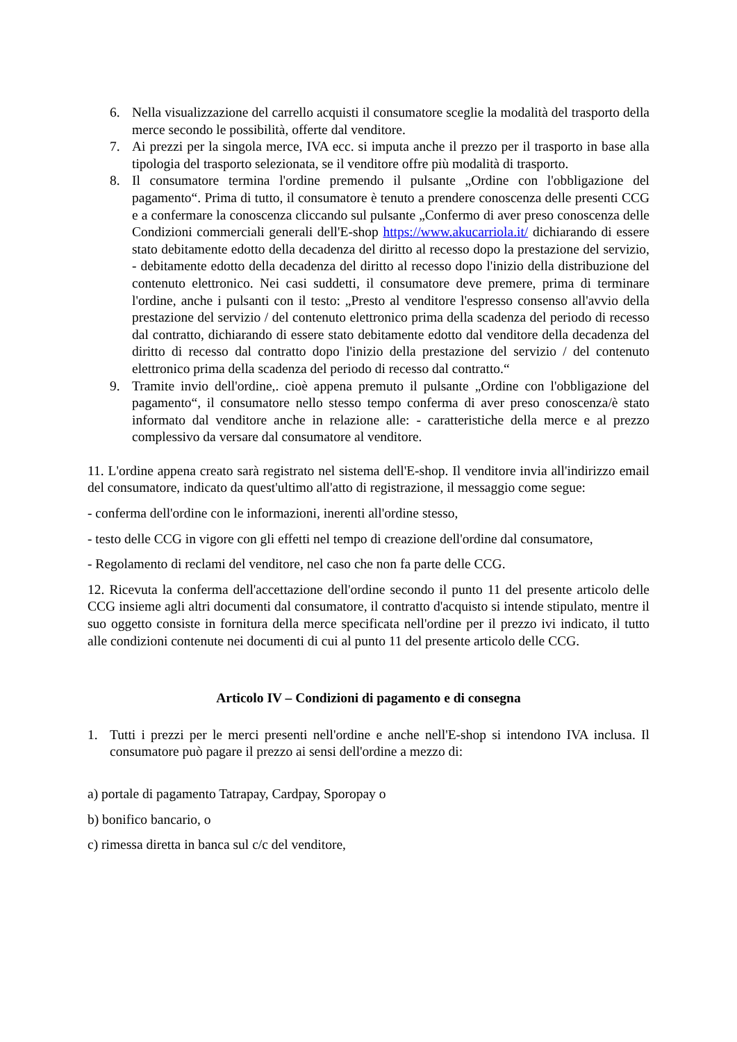6. Nella visualizzazione del carrello acquisti il consumatore sceglie la modalità del trasporto della merce secondo le possibilità, offerte dal venditore.
7. Ai prezzi per la singola merce, IVA ecc. si imputa anche il prezzo per il trasporto in base alla tipologia del trasporto selezionata, se il venditore offre più modalità di trasporto.
8. Il consumatore termina l'ordine premendo il pulsante „Ordine con l'obbligazione del pagamento“. Prima di tutto, il consumatore è tenuto a prendere conoscenza delle presenti CCG e a confermare la conoscenza cliccando sul pulsante „Confermo di aver preso conoscenza delle Condizioni commerciali generali dell'E-shop https://www.akucarriola.it/ dichiarando di essere stato debitamente edotto della decadenza del diritto al recesso dopo la prestazione del servizio, - debitamente edotto della decadenza del diritto al recesso dopo l'inizio della distribuzione del contenuto elettronico. Nei casi suddetti, il consumatore deve premere, prima di terminare l'ordine, anche i pulsanti con il testo: „Presto al venditore l'espresso consenso all'avvio della prestazione del servizio / del contenuto elettronico prima della scadenza del periodo di recesso dal contratto, dichiarando di essere stato debitamente edotto dal venditore della decadenza del diritto di recesso dal contratto dopo l'inizio della prestazione del servizio / del contenuto elettronico prima della scadenza del periodo di recesso dal contratto.“
9. Tramite invio dell'ordine,. cioè appena premuto il pulsante „Ordine con l'obbligazione del pagamento“, il consumatore nello stesso tempo conferma di aver preso conoscenza/è stato informato dal venditore anche in relazione alle: - caratteristiche della merce e al prezzo complessivo da versare dal consumatore al venditore.
11. L'ordine appena creato sarà registrato nel sistema dell'E-shop. Il venditore invia all'indirizzo email del consumatore, indicato da quest'ultimo all'atto di registrazione, il messaggio come segue:
- conferma dell'ordine con le informazioni, inerenti all'ordine stesso,
- testo delle CCG in vigore con gli effetti nel tempo di creazione dell'ordine dal consumatore,
- Regolamento di reclami del venditore, nel caso che non fa parte delle CCG.
12. Ricevuta la conferma dell'accettazione dell'ordine secondo il punto 11 del presente articolo delle CCG insieme agli altri documenti dal consumatore, il contratto d'acquisto si intende stipulato, mentre il suo oggetto consiste in fornitura della merce specificata nell'ordine per il prezzo ivi indicato, il tutto alle condizioni contenute nei documenti di cui al punto 11 del presente articolo delle CCG.
Articolo IV – Condizioni di pagamento e di consegna
1. Tutti i prezzi per le merci presenti nell'ordine e anche nell'E-shop si intendono IVA inclusa. Il consumatore può pagare il prezzo ai sensi dell'ordine a mezzo di:
a) portale di pagamento Tatrapay, Cardpay, Sporopay o
b) bonifico bancario, o
c) rimessa diretta in banca sul c/c del venditore,